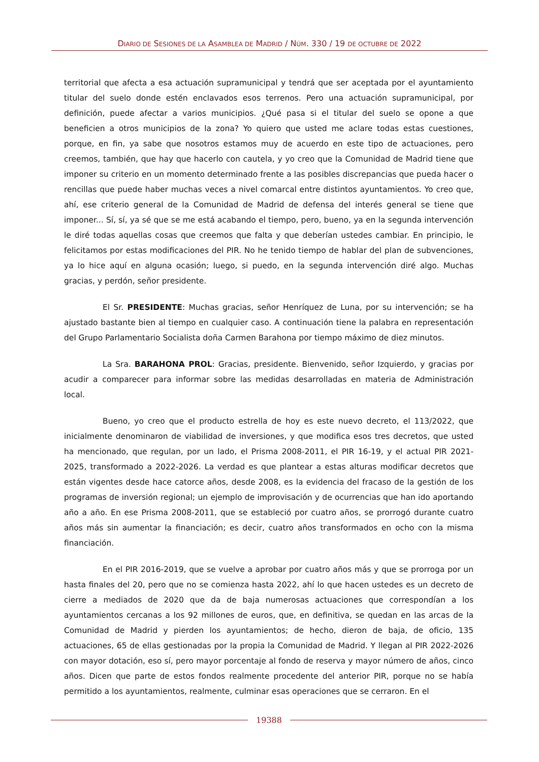DIARIO DE SESIONES DE LA ASAMBLEA DE MADRID / NÚM. 330 / 19 DE OCTUBRE DE 2022
territorial que afecta a esa actuación supramunicipal y tendrá que ser aceptada por el ayuntamiento titular del suelo donde estén enclavados esos terrenos. Pero una actuación supramunicipal, por definición, puede afectar a varios municipios. ¿Qué pasa si el titular del suelo se opone a que beneficien a otros municipios de la zona? Yo quiero que usted me aclare todas estas cuestiones, porque, en fin, ya sabe que nosotros estamos muy de acuerdo en este tipo de actuaciones, pero creemos, también, que hay que hacerlo con cautela, y yo creo que la Comunidad de Madrid tiene que imponer su criterio en un momento determinado frente a las posibles discrepancias que pueda hacer o rencillas que puede haber muchas veces a nivel comarcal entre distintos ayuntamientos. Yo creo que, ahí, ese criterio general de la Comunidad de Madrid de defensa del interés general se tiene que imponer... Sí, sí, ya sé que se me está acabando el tiempo, pero, bueno, ya en la segunda intervención le diré todas aquellas cosas que creemos que falta y que deberían ustedes cambiar. En principio, le felicitamos por estas modificaciones del PIR. No he tenido tiempo de hablar del plan de subvenciones, ya lo hice aquí en alguna ocasión; luego, si puedo, en la segunda intervención diré algo. Muchas gracias, y perdón, señor presidente.
El Sr. PRESIDENTE: Muchas gracias, señor Henríquez de Luna, por su intervención; se ha ajustado bastante bien al tiempo en cualquier caso. A continuación tiene la palabra en representación del Grupo Parlamentario Socialista doña Carmen Barahona por tiempo máximo de diez minutos.
La Sra. BARAHONA PROL: Gracias, presidente. Bienvenido, señor Izquierdo, y gracias por acudir a comparecer para informar sobre las medidas desarrolladas en materia de Administración local.
Bueno, yo creo que el producto estrella de hoy es este nuevo decreto, el 113/2022, que inicialmente denominaron de viabilidad de inversiones, y que modifica esos tres decretos, que usted ha mencionado, que regulan, por un lado, el Prisma 2008-2011, el PIR 16-19, y el actual PIR 2021-2025, transformado a 2022-2026. La verdad es que plantear a estas alturas modificar decretos que están vigentes desde hace catorce años, desde 2008, es la evidencia del fracaso de la gestión de los programas de inversión regional; un ejemplo de improvisación y de ocurrencias que han ido aportando año a año. En ese Prisma 2008-2011, que se estableció por cuatro años, se prorrogó durante cuatro años más sin aumentar la financiación; es decir, cuatro años transformados en ocho con la misma financiación.
En el PIR 2016-2019, que se vuelve a aprobar por cuatro años más y que se prorroga por un hasta finales del 20, pero que no se comienza hasta 2022, ahí lo que hacen ustedes es un decreto de cierre a mediados de 2020 que da de baja numerosas actuaciones que correspondían a los ayuntamientos cercanas a los 92 millones de euros, que, en definitiva, se quedan en las arcas de la Comunidad de Madrid y pierden los ayuntamientos; de hecho, dieron de baja, de oficio, 135 actuaciones, 65 de ellas gestionadas por la propia la Comunidad de Madrid. Y llegan al PIR 2022-2026 con mayor dotación, eso sí, pero mayor porcentaje al fondo de reserva y mayor número de años, cinco años. Dicen que parte de estos fondos realmente procedente del anterior PIR, porque no se había permitido a los ayuntamientos, realmente, culminar esas operaciones que se cerraron. En el
19388